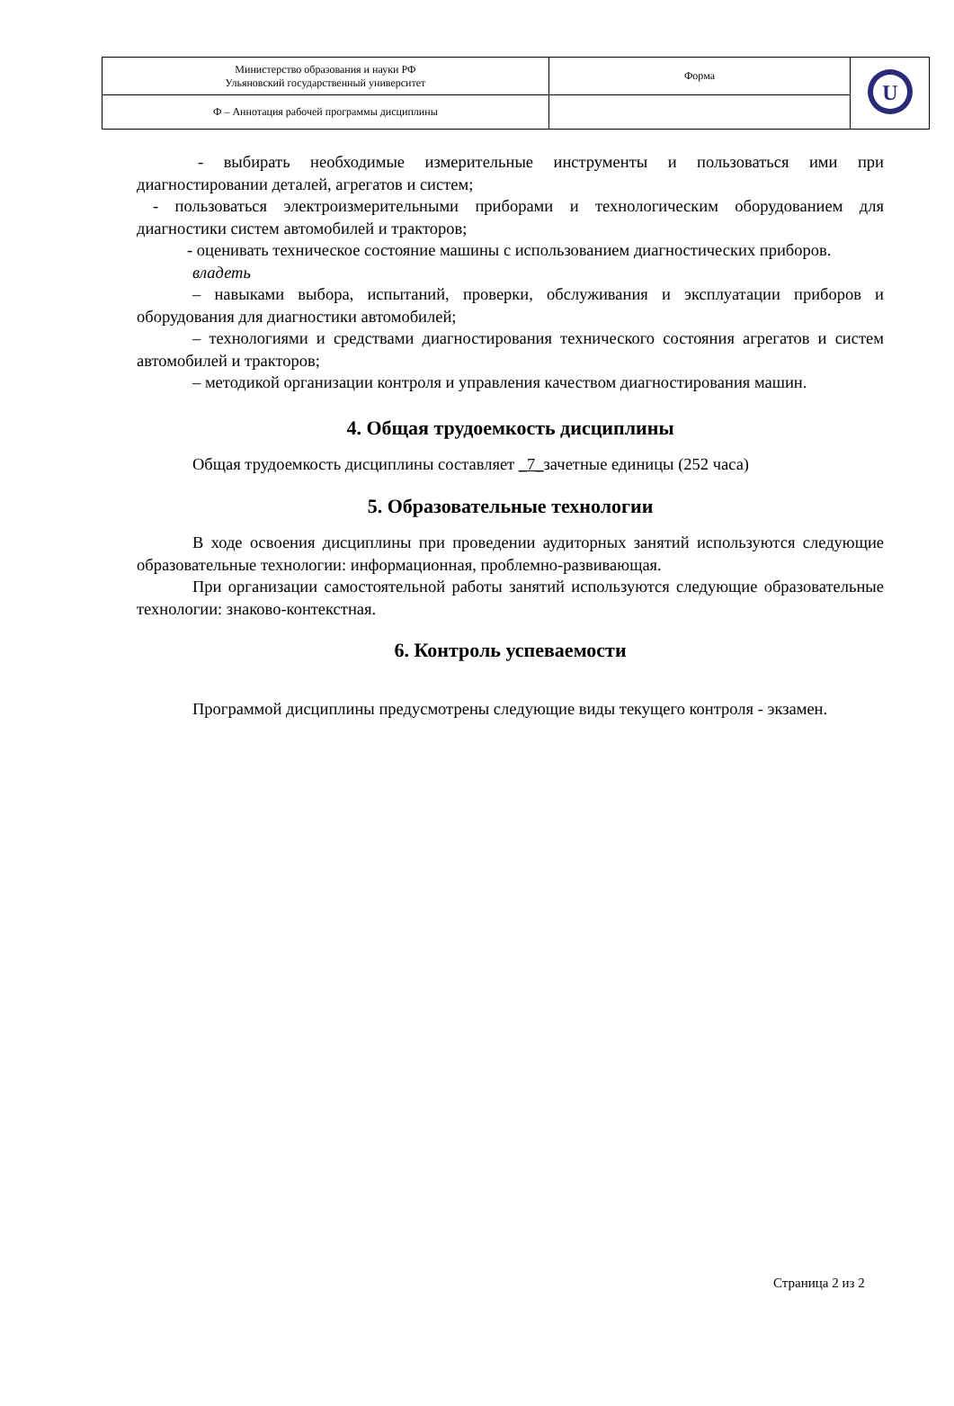| Министерство образования и науки РФ Ульяновский государственный университет | Форма | U |
| Ф – Аннотация рабочей программы дисциплины | | |
- выбирать необходимые измерительные инструменты и пользоваться ими при диагностировании деталей, агрегатов и систем;
- пользоваться электроизмерительными приборами и технологическим оборудованием для диагностики систем автомобилей и тракторов;
- оценивать техническое состояние машины с использованием диагностических приборов.
владеть
– навыками выбора, испытаний, проверки, обслуживания и эксплуатации приборов и оборудования для диагностики автомобилей;
– технологиями и средствами диагностирования технического состояния агрегатов и систем автомобилей и тракторов;
– методикой организации контроля и управления качеством диагностирования машин.
4. Общая трудоемкость дисциплины
Общая трудоемкость дисциплины составляет _7_зачетные единицы (252 часа)
5. Образовательные технологии
В ходе освоения дисциплины при проведении аудиторных занятий используются следующие образовательные технологии: информационная, проблемно-развивающая.
При организации самостоятельной работы занятий используются следующие образовательные технологии: знаково-контекстная.
6. Контроль успеваемости
Программой дисциплины предусмотрены следующие виды текущего контроля - экзамен.
Страница 2 из 2